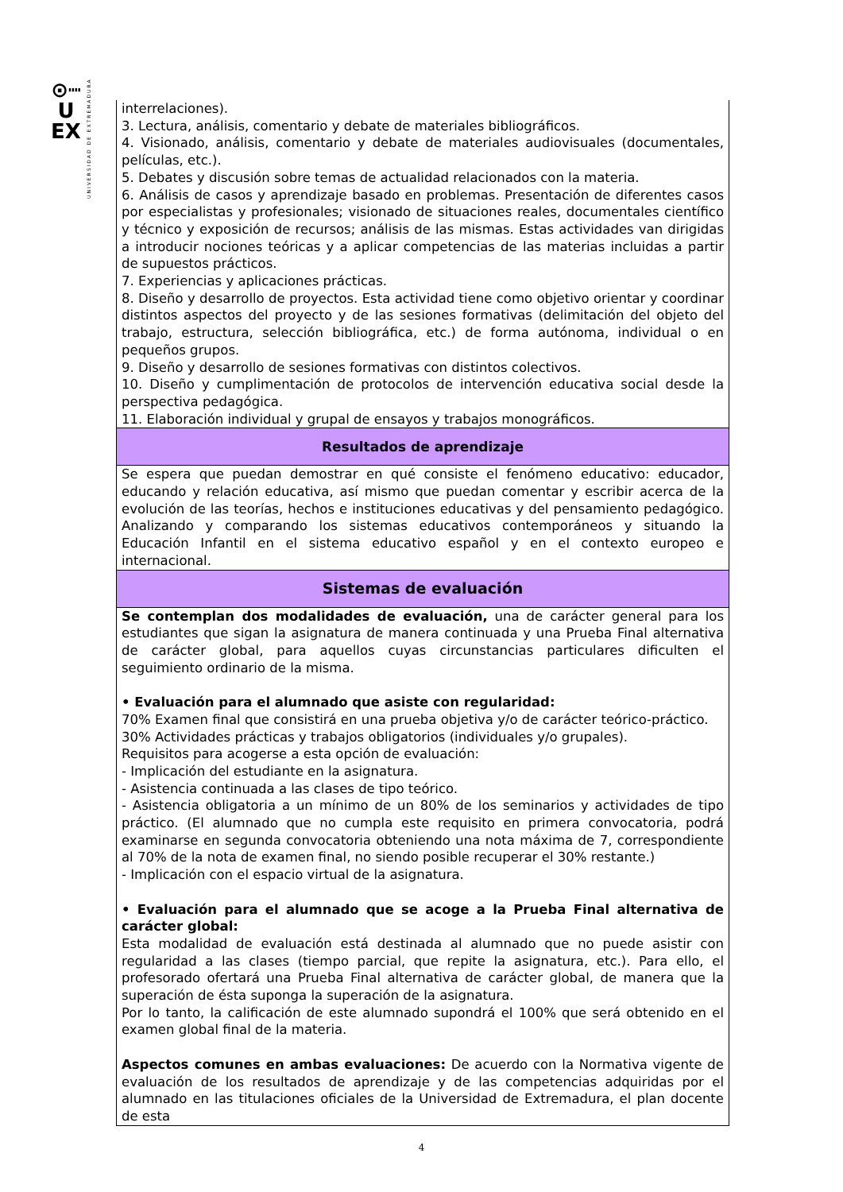⊙┉
U
EX
UNIVERSIDAD DE EXTREMADURA
| interrelaciones). 3. Lectura, análisis, comentario y debate de materiales bibliográficos. 4. Visionado, análisis, comentario y debate de materiales audiovisuales (documentales, películas, etc.). 5. Debates y discusión sobre temas de actualidad relacionados con la materia. 6. Análisis de casos y aprendizaje basado en problemas. Presentación de diferentes casos por especialistas y profesionales; visionado de situaciones reales, documentales científico y técnico y exposición de recursos; análisis de las mismas. Estas actividades van dirigidas a introducir nociones teóricas y a aplicar competencias de las materias incluidas a partir de supuestos prácticos. 7. Experiencias y aplicaciones prácticas. 8. Diseño y desarrollo de proyectos. Esta actividad tiene como objetivo orientar y coordinar distintos aspectos del proyecto y de las sesiones formativas (delimitación del objeto del trabajo, estructura, selección bibliográfica, etc.) de forma autónoma, individual o en pequeños grupos. 9. Diseño y desarrollo de sesiones formativas con distintos colectivos. 10. Diseño y cumplimentación de protocolos de intervención educativa social desde la perspectiva pedagógica. 11. Elaboración individual y grupal de ensayos y trabajos monográficos. |
| Resultados de aprendizaje |
| Se espera que puedan demostrar en qué consiste el fenómeno educativo: educador, educando y relación educativa, así mismo que puedan comentar y escribir acerca de la evolución de las teorías, hechos e instituciones educativas y del pensamiento pedagógico. Analizando y comparando los sistemas educativos contemporáneos y situando la Educación Infantil en el sistema educativo español y en el contexto europeo e internacional. |
| Sistemas de evaluación |
| Se contemplan dos modalidades de evaluación, una de carácter general para los estudiantes que sigan la asignatura de manera continuada y una Prueba Final alternativa de carácter global, para aquellos cuyas circunstancias particulares dificulten el seguimiento ordinario de la misma. • Evaluación para el alumnado que asiste con regularidad: 70% Examen final que consistirá en una prueba objetiva y/o de carácter teórico-práctico. 30% Actividades prácticas y trabajos obligatorios (individuales y/o grupales). Requisitos para acogerse a esta opción de evaluación: - Implicación del estudiante en la asignatura. - Asistencia continuada a las clases de tipo teórico. - Asistencia obligatoria a un mínimo de un 80% de los seminarios y actividades de tipo práctico. (El alumnado que no cumpla este requisito en primera convocatoria, podrá examinarse en segunda convocatoria obteniendo una nota máxima de 7, correspondiente al 70% de la nota de examen final, no siendo posible recuperar el 30% restante.) - Implicación con el espacio virtual de la asignatura. • Evaluación para el alumnado que se acoge a la Prueba Final alternativa de carácter global: Esta modalidad de evaluación está destinada al alumnado que no puede asistir con regularidad a las clases (tiempo parcial, que repite la asignatura, etc.). Para ello, el profesorado ofertará una Prueba Final alternativa de carácter global, de manera que la superación de ésta suponga la superación de la asignatura. Por lo tanto, la calificación de este alumnado supondrá el 100% que será obtenido en el examen global final de la materia. Aspectos comunes en ambas evaluaciones: De acuerdo con la Normativa vigente de evaluación de los resultados de aprendizaje y de las competencias adquiridas por el alumnado en las titulaciones oficiales de la Universidad de Extremadura, el plan docente de esta |
4